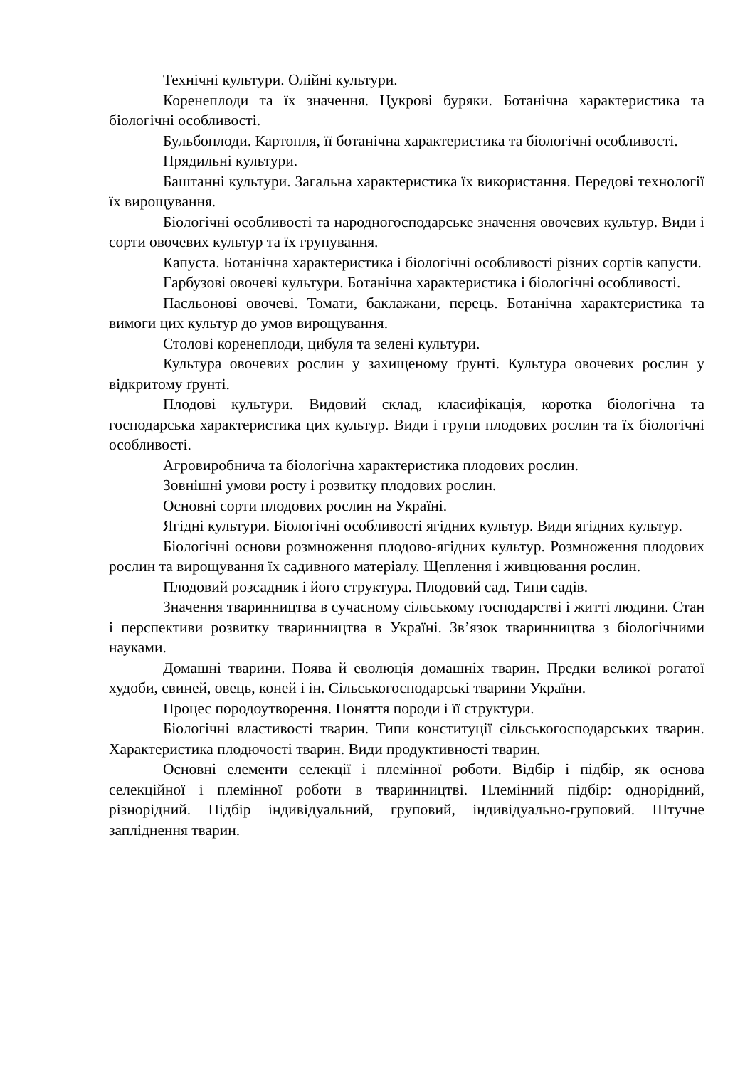Технічні культури. Олійні культури.
Коренеплоди та їх значення. Цукрові буряки. Ботанічна характеристика та біологічні особливості.
Бульбоплоди. Картопля, її ботанічна характеристика та біологічні особливості.
Прядильні культури.
Баштанні культури. Загальна характеристика їх використання. Передові технології їх вирощування.
Біологічні особливості та народногосподарське значення овочевих культур. Види і сорти овочевих культур та їх групування.
Капуста. Ботанічна характеристика і біологічні особливості різних сортів капусти.
Гарбузові овочеві культури. Ботанічна характеристика і біологічні особливості.
Пасльонові овочеві. Томати, баклажани, перець. Ботанічна характеристика та вимоги цих культур до умов вирощування.
Столові коренеплоди, цибуля та зелені культури.
Культура овочевих рослин у захищеному ґрунті. Культура овочевих рослин у відкритому ґрунті.
Плодові культури. Видовий склад, класифікація, коротка біологічна та господарська характеристика цих культур. Види і групи плодових рослин та їх біологічні особливості.
Агровиробнича та біологічна характеристика плодових рослин.
Зовнішні умови росту і розвитку плодових рослин.
Основні сорти плодових рослин на Україні.
Ягідні культури. Біологічні особливості ягідних культур. Види ягідних культур.
Біологічні основи розмноження плодово-ягідних культур. Розмноження плодових рослин та вирощування їх садивного матеріалу. Щеплення і живцювання рослин.
Плодовий розсадник і його структура. Плодовий сад. Типи садів.
Значення тваринництва в сучасному сільському господарстві і житті людини. Стан і перспективи розвитку тваринництва в Україні. Зв’язок тваринництва з біологічними науками.
Домашні тварини. Поява й еволюція домашніх тварин. Предки великої рогатої худоби, свиней, овець, коней і ін. Сільськогосподарські тварини України.
Процес породоутворення. Поняття породи і її структури.
Біологічні властивості тварин. Типи конституції сільськогосподарських тварин. Характеристика плодючості тварин. Види продуктивності тварин.
Основні елементи селекції і племінної роботи. Відбір і підбір, як основа селекційної і племінної роботи в тваринництві. Племінний підбір: однорідний, різнорідний. Підбір індивідуальний, груповий, індивідуально-груповий. Штучне запліднення тварин.